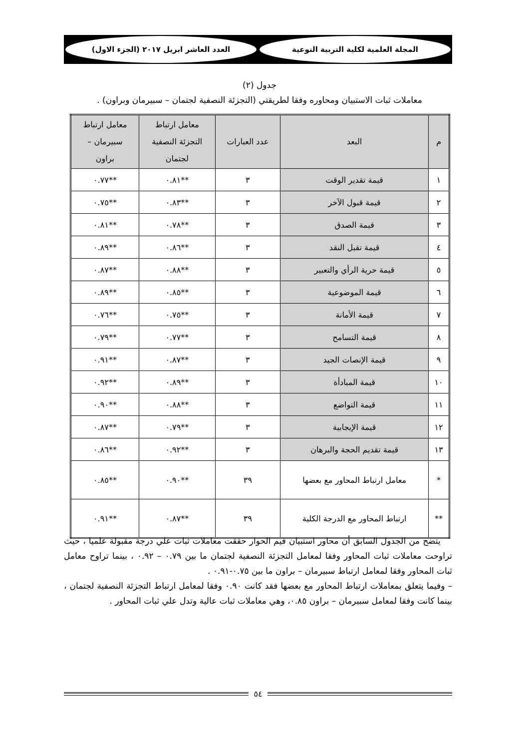المجلة العلمية لكلية التربية النوعية
العدد العاشر ابريل ٢٠١٧ (الجزء الاول)
جدول (٢)
معاملات ثبات الاستبيان ومحاوره وفقا لطريقتي (التجزئة النصفية لجتمان – سبيرمان وبراون) .
| م | البعد | عدد العبارات | معامل ارتباط التجزئة النصفية لجتمان | معامل ارتباط سبيرمان – براون |
| --- | --- | --- | --- | --- |
| ١ | قيمة تقدير الوقت | ٣ | **٠.٨١ | **٠.٧٧ |
| ٢ | قيمة قبول الآخر | ٣ | **٠.٨٣ | **٠.٧٥ |
| ٣ | قيمة الصدق | ٣ | **٠.٧٨ | **٠.٨١ |
| ٤ | قيمة تقبل النقد | ٣ | **٠.٨٦ | **٠.٨٩ |
| ٥ | قيمة حرية الرأي والتعبير | ٣ | **٠.٨٨ | **٠.٨٧ |
| ٦ | قيمة الموضوعية | ٣ | **٠.٨٥ | **٠.٨٩ |
| ٧ | قيمة الأمانة | ٣ | **٠.٧٥ | **٠.٧٦ |
| ٨ | قيمة التسامح | ٣ | **٠.٧٧ | **٠.٧٩ |
| ٩ | قيمة الإنصات الجيد | ٣ | **٠.٨٧ | **٠.٩١ |
| ١٠ | قيمة المبادأة | ٣ | **٠.٨٩ | **٠.٩٢ |
| ١١ | قيمة التواضع | ٣ | **٠.٨٨ | **٠.٩٠ |
| ١٢ | قيمة الإيجابية | ٣ | **٠.٧٩ | **٠.٨٧ |
| ١٣ | قيمة تقديم الحجة والبرهان | ٣ | **٠.٩٢ | **٠.٨٦ |
| * | معامل ارتباط المحاور مع بعضها | ٣٩ | **٠.٩٠ | **٠.٨٥ |
| ** | ارتباط المحاور مع الدرجة الكلية | ٣٩ | **٠.٨٧ | **٠.٩١ |
يتضح من الجدول السابق أن محاور استبيان قيم الحوار حققت معاملات ثبات علي درجة مقبولة علميا ، حيث تراوحت معاملات ثبات المحاور وفقا لمعامل التجزئة النصفية لجتمان ما بين ٠.٧٩ – ٠.٩٢ ، بينما تراوح معامل ثبات المحاور وفقا لمعامل ارتباط سبيرمان – براون ما بين ٠.٧٥-٠.٩١ .
– وفيما يتعلق بمعاملات ارتباط المحاور مع بعضها فقد كانت ٠.٩٠ وفقا لمعامل ارتباط التجزئة النصفية لجتمان ، بينما كانت وفقا لمعامل سبيرمان – براون ٠.٨٥، وهي معاملات ثبات عالية وتدل علي ثبات المحاور .
٥٤